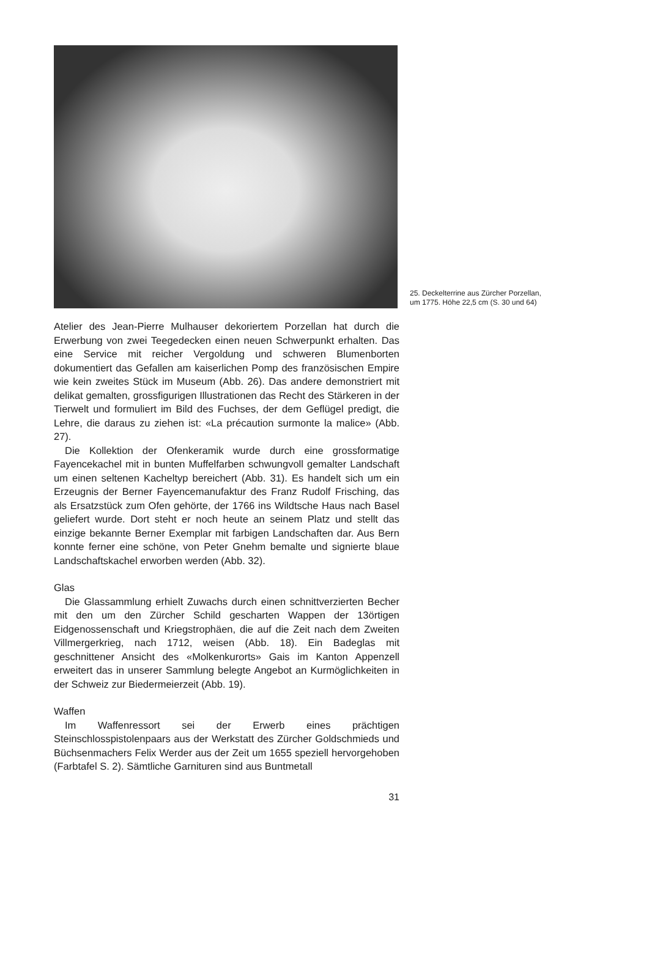25. Deckelterrine aus Zürcher Porzellan,
um 1775. Höhe 22,5 cm (S. 30 und 64)
Atelier des Jean-Pierre Mulhauser dekoriertem Porzellan hat durch die Erwerbung von zwei Teegedecken einen neuen Schwerpunkt erhalten. Das eine Service mit reicher Vergoldung und schweren Blumenborten dokumentiert das Gefallen am kaiserlichen Pomp des französischen Empire wie kein zweites Stück im Museum (Abb. 26). Das andere demonstriert mit delikat gemalten, grossfigurigen Illustrationen das Recht des Stärkeren in der Tierwelt und formuliert im Bild des Fuchses, der dem Geflügel predigt, die Lehre, die daraus zu ziehen ist: «La précaution surmonte la malice» (Abb. 27).
Die Kollektion der Ofenkeramik wurde durch eine grossformatige Fayencekachel mit in bunten Muffelfarben schwungvoll gemalter Landschaft um einen seltenen Kacheltyp bereichert (Abb. 31). Es handelt sich um ein Erzeugnis der Berner Fayencemanufaktur des Franz Rudolf Frisching, das als Ersatzstück zum Ofen gehörte, der 1766 ins Wildtsche Haus nach Basel geliefert wurde. Dort steht er noch heute an seinem Platz und stellt das einzige bekannte Berner Exemplar mit farbigen Landschaften dar. Aus Bern konnte ferner eine schöne, von Peter Gnehm bemalte und signierte blaue Landschaftskachel erworben werden (Abb. 32).
Glas
Die Glassammlung erhielt Zuwachs durch einen schnittverzierten Becher mit den um den Zürcher Schild gescharten Wappen der 13örtigen Eidgenossenschaft und Kriegstrophäen, die auf die Zeit nach dem Zweiten Villmergerkrieg, nach 1712, weisen (Abb. 18). Ein Badeglas mit geschnittener Ansicht des «Molkenkurorts» Gais im Kanton Appenzell erweitert das in unserer Sammlung belegte Angebot an Kurmöglichkeiten in der Schweiz zur Biedermeierzeit (Abb. 19).
Waffen
Im Waffenressort sei der Erwerb eines prächtigen Steinschlosspistolenpaars aus der Werkstatt des Zürcher Goldschmieds und Büchsenmachers Felix Werder aus der Zeit um 1655 speziell hervorgehoben (Farbtafel S. 2). Sämtliche Garnituren sind aus Buntmetall
31